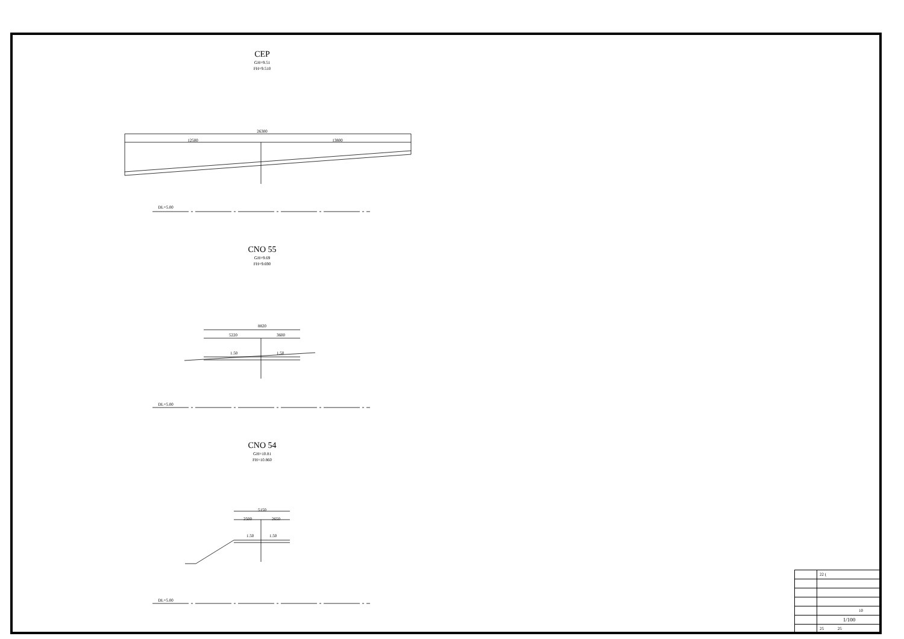CEP
GH=9.51
FH=9.510
26300
12500 13800
DL=5.00
CNO 55
GH=9.69
FH=9.690
8820
5220 3600
1.50 1.50
DL=5.00
CNO 54
GH=10.81
FH=10.860
5150
2500 2650
1.50 1.50
DL=5.00
| | 22 ( |
| | 10 |
| | 1/100 |
| | 25 25 |